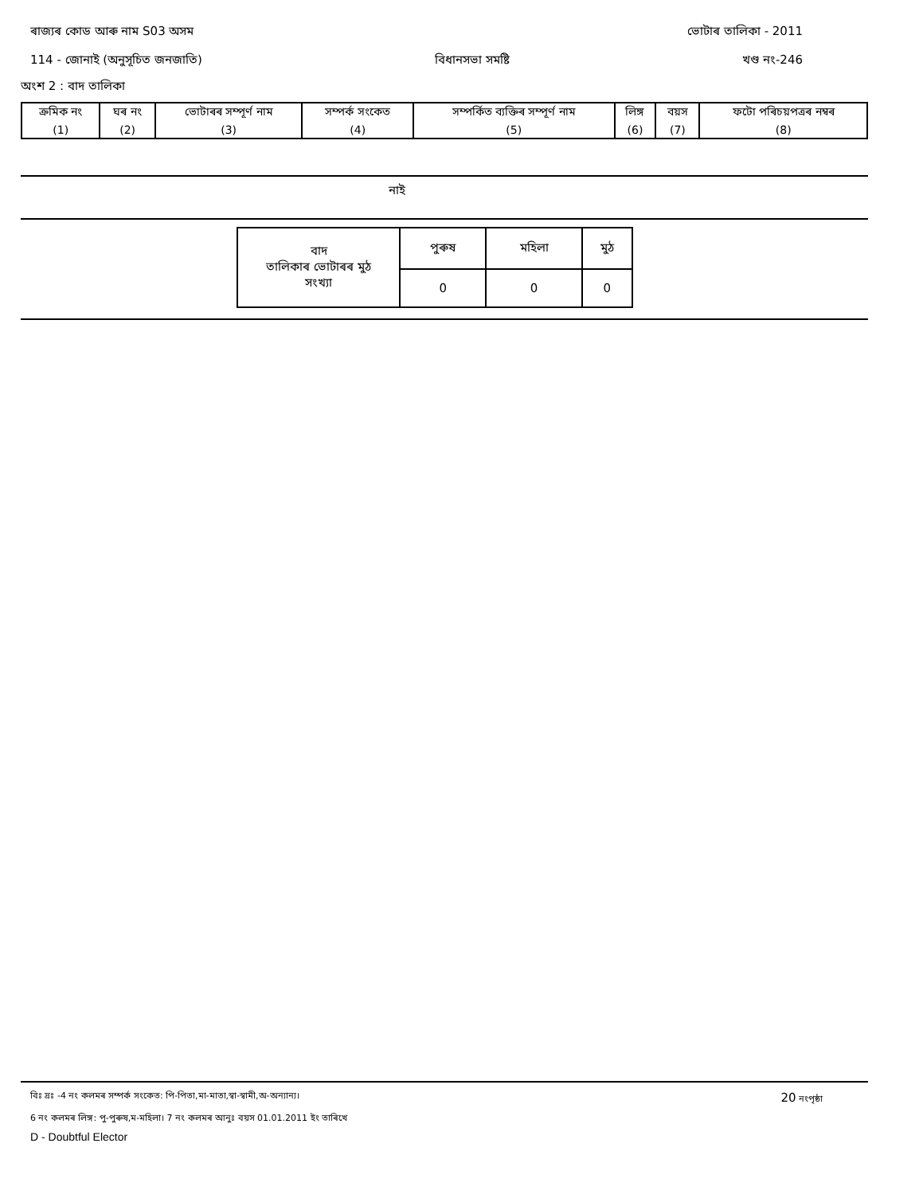ৰাজ্যৰ কোড আৰু নাম S03 অসম ভোটাৰ তালিকা - 2011
114 - জোনাই (অনুসূচিত জনজাতি) বিধানসভা সমষ্টি খণ্ড নং-246
অংশ 2 : বাদ তালিকা
| ক্ৰমিক নং | ঘৰ নং | ভোটাৰৰ সম্পূৰ্ণ নাম | সম্পৰ্ক সংকেত | সম্পৰ্কিত ব্যক্তিৰ সম্পূৰ্ণ নাম | লিঙ্গ | বয়স | ফটো পৰিচয়পত্ৰৰ নম্বৰ |
| (1) | (2) | (3) | (4) | (5) | (6) | (7) | (8) |
নাই
| বাদ তালিকাৰ ভোটাৰৰ মুঠ সংখ্যা | পুৰুষ | মহিলা | মুঠ |
| | 0 | 0 | 0 |
বিঃ দ্রঃ -4 নং কলমৰ সম্পৰ্ক সংকেত: পি-পিতা,মা-মাতা,স্বা-স্বামী,অ-অন্যান্য। 20 নংপৃষ্ঠা
6 নং কলমৰ লিঙ্গ: পু-পুৰুষ,ম-মহিলা। 7 নং কলমৰ আনুঃ বয়স 01.01.2011 ইং তাৰিখে
D - Doubtful Elector